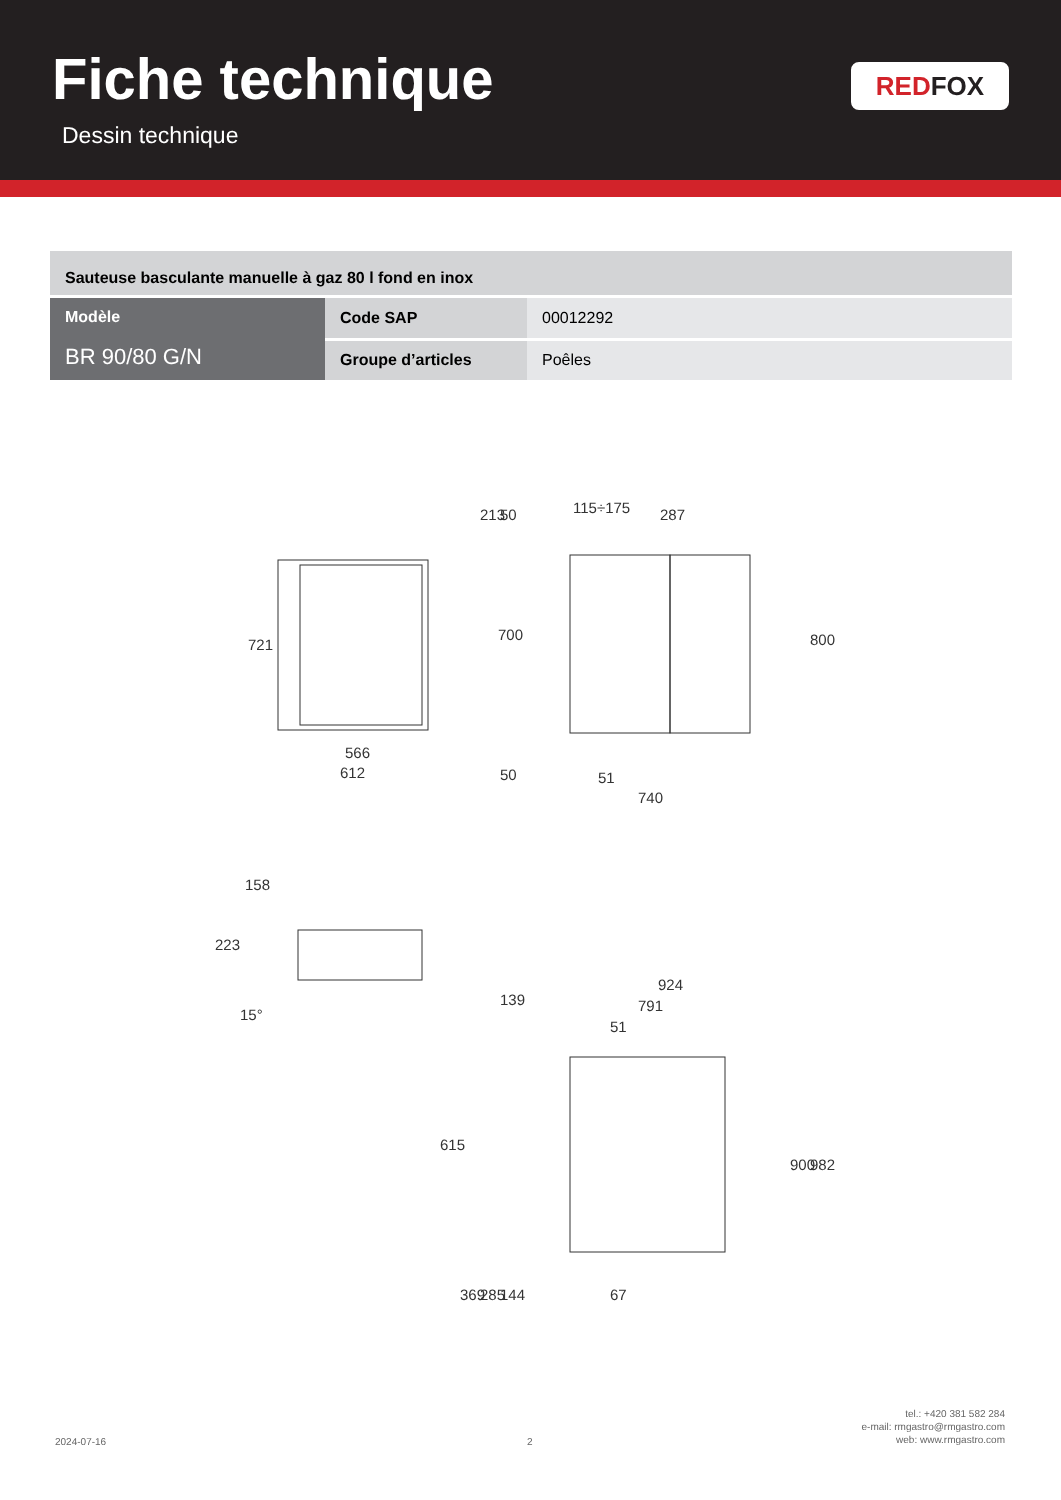Fiche technique
Dessin technique
RED FOX
| Sauteuse basculante manuelle à gaz 80 l fond en inox | | |
| Modèle BR 90/80 G/N | Code SAP | 00012292 |
| | Groupe d’articles | Poêles |
566
612
115÷175
51
740
924
791
51
67
721
700
800
213
50
287
50
158
223
15°
139
615
900
982
369
285
144
2024-07-16 2
tel.: +420 381 582 284
e-mail: rmgastro@rmgastro.com
web: www.rmgastro.com